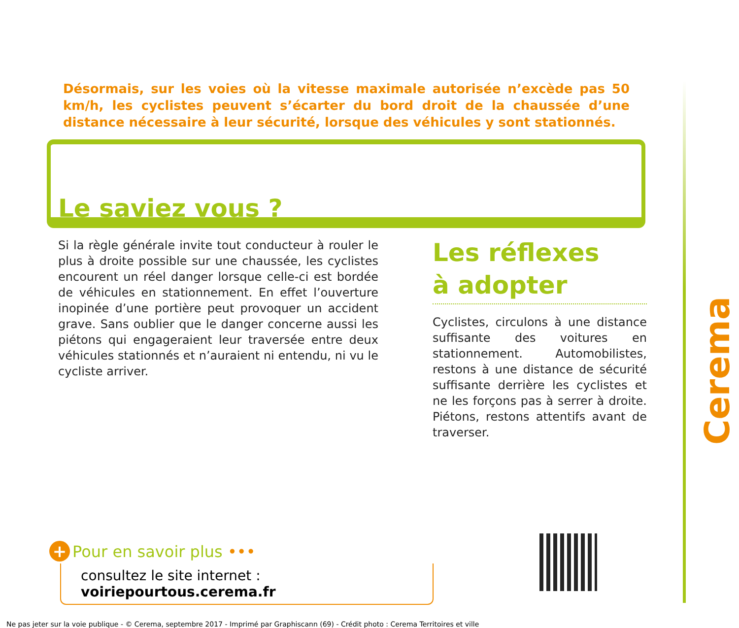Désormais, sur les voies où la vitesse maximale autorisée n’excède pas 50 km/h, les cyclistes peuvent s’écarter du bord droit de la chaussée d’une distance nécessaire à leur sécurité, lorsque des véhicules y sont stationnés.
Le saviez vous ?
Si la règle générale invite tout conducteur à rouler le plus à droite possible sur une chaussée, les cyclistes encourent un réel danger lorsque celle-ci est bordée de véhicules en stationnement. En effet l’ouverture inopinée d’une portière peut provoquer un accident grave. Sans oublier que le danger concerne aussi les piétons qui engageraient leur traversée entre deux véhicules stationnés et n’auraient ni entendu, ni vu le cycliste arriver.
Les réflexes
à adopter
Cyclistes, circulons à une distance suffisante des voitures en stationnement. Automobilistes, restons à une distance de sécurité suffisante derrière les cyclistes et ne les forçons pas à serrer à droite. Piétons, restons attentifs avant de traverser.
+ Pour en savoir plus •••
consultez le site internet : voiriepourtous.cerema.fr
Cerema
Ne pas jeter sur la voie publique - © Cerema, septembre 2017 - Imprimé par Graphiscann (69) - Crédit photo : Cerema Territoires et ville